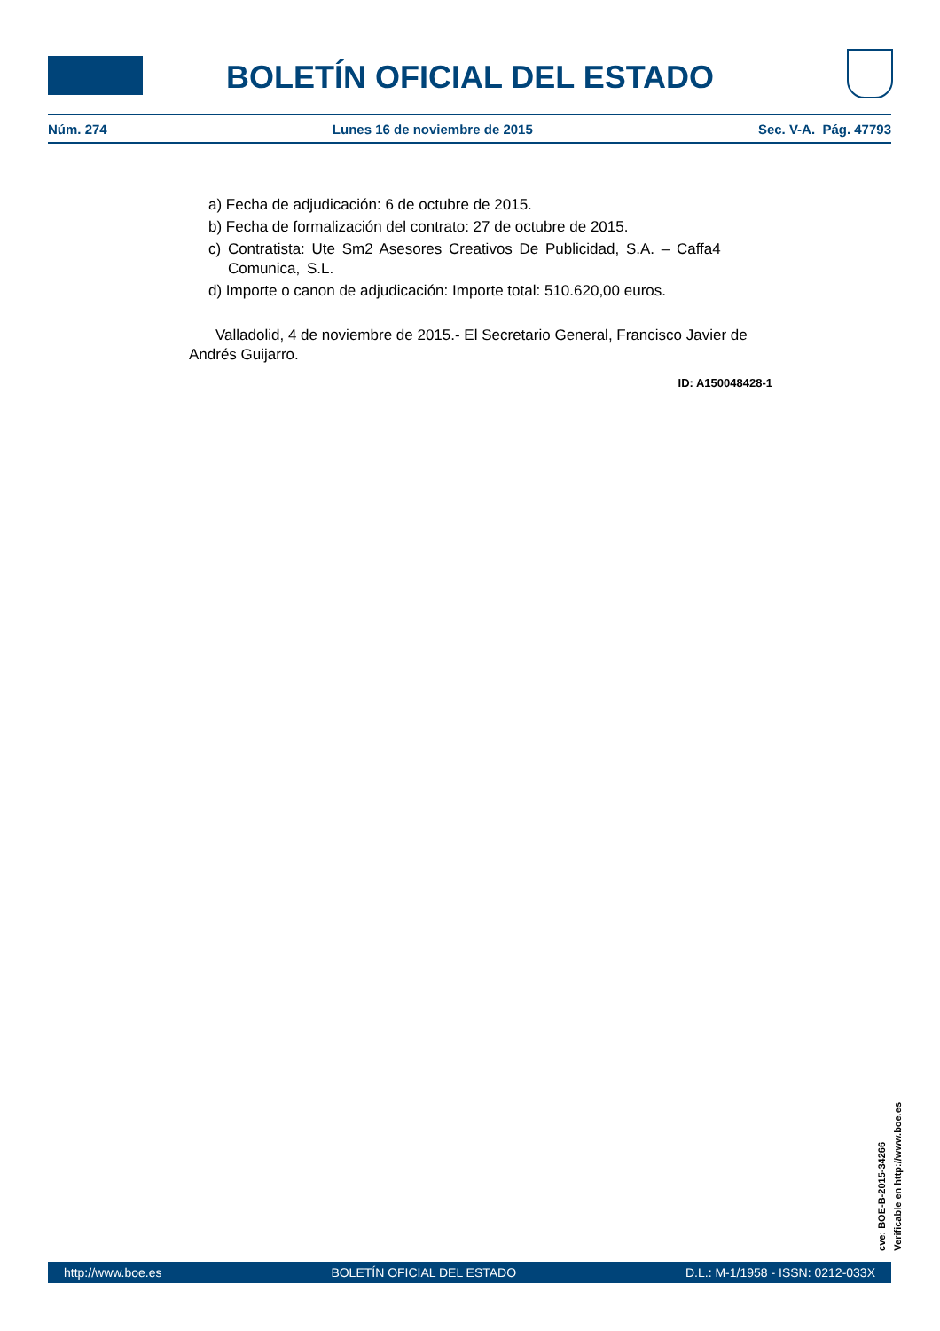BOLETÍN OFICIAL DEL ESTADO
Núm. 274 Lunes 16 de noviembre de 2015 Sec. V-A. Pág. 47793
a) Fecha de adjudicación: 6 de octubre de 2015.
b) Fecha de formalización del contrato: 27 de octubre de 2015.
c) Contratista: Ute Sm2 Asesores Creativos De Publicidad, S.A. – Caffa4 Comunica, S.L.
d) Importe o canon de adjudicación: Importe total: 510.620,00 euros.
Valladolid, 4 de noviembre de 2015.- El Secretario General, Francisco Javier de Andrés Guijarro.
ID: A150048428-1
cve: BOE-B-2015-34266
Verificable en http://www.boe.es
http://www.boe.es BOLETÍN OFICIAL DEL ESTADO D.L.: M-1/1958 - ISSN: 0212-033X